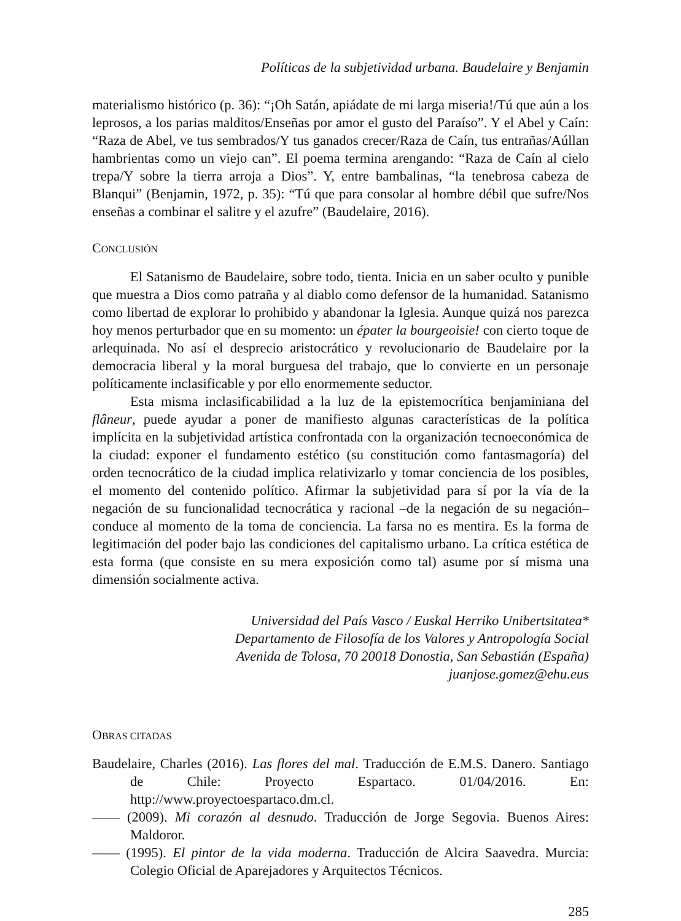Políticas de la subjetividad urbana. Baudelaire y Benjamin
materialismo histórico (p. 36): “¡Oh Satán, apiádate de mi larga miseria!/Tú que aún a los leprosos, a los parias malditos/Enseñas por amor el gusto del Paraíso”. Y el Abel y Caín: “Raza de Abel, ve tus sembrados/Y tus ganados crecer/Raza de Caín, tus entrañas/Aúllan hambrientas como un viejo can”. El poema termina arengando: “Raza de Caín al cielo trepa/Y sobre la tierra arroja a Dios”. Y, entre bambalinas, “la tenebrosa cabeza de Blanqui” (Benjamin, 1972, p. 35): “Tú que para consolar al hombre débil que sufre/Nos enseñas a combinar el salitre y el azufre” (Baudelaire, 2016).
CONCLUSIÓN
El Satanismo de Baudelaire, sobre todo, tienta. Inicia en un saber oculto y punible que muestra a Dios como patraña y al diablo como defensor de la humanidad. Satanismo como libertad de explorar lo prohibido y abandonar la Iglesia. Aunque quizá nos parezca hoy menos perturbador que en su momento: un épater la bourgeoisie! con cierto toque de arlequinada. No así el desprecio aristocrático y revolucionario de Baudelaire por la democracia liberal y la moral burguesa del trabajo, que lo convierte en un personaje políticamente inclasificable y por ello enormemente seductor.
Esta misma inclasificabilidad a la luz de la epistemocrítica benjaminiana del flâneur, puede ayudar a poner de manifiesto algunas características de la política implícita en la subjetividad artística confrontada con la organización tecnoeconómica de la ciudad: exponer el fundamento estético (su constitución como fantasmagoría) del orden tecnocrático de la ciudad implica relativizarlo y tomar conciencia de los posibles, el momento del contenido político. Afirmar la subjetividad para sí por la vía de la negación de su funcionalidad tecnocrática y racional –de la negación de su negación– conduce al momento de la toma de conciencia. La farsa no es mentira. Es la forma de legitimación del poder bajo las condiciones del capitalismo urbano. La crítica estética de esta forma (que consiste en su mera exposición como tal) asume por sí misma una dimensión socialmente activa.
Universidad del País Vasco / Euskal Herriko Unibertsitatea*
Departamento de Filosofía de los Valores y Antropología Social
Avenida de Tolosa, 70 20018 Donostia, San Sebastián (España)
juanjose.gomez@ehu.eus
OBRAS CITADAS
Baudelaire, Charles (2016). Las flores del mal. Traducción de E.M.S. Danero. Santiago de Chile: Proyecto Espartaco. 01/04/2016. En: http://www.proyectoespartaco.dm.cl.
—— (2009). Mi corazón al desnudo. Traducción de Jorge Segovia. Buenos Aires: Maldoror.
—— (1995). El pintor de la vida moderna. Traducción de Alcira Saavedra. Murcia: Colegio Oficial de Aparejadores y Arquitectos Técnicos.
285